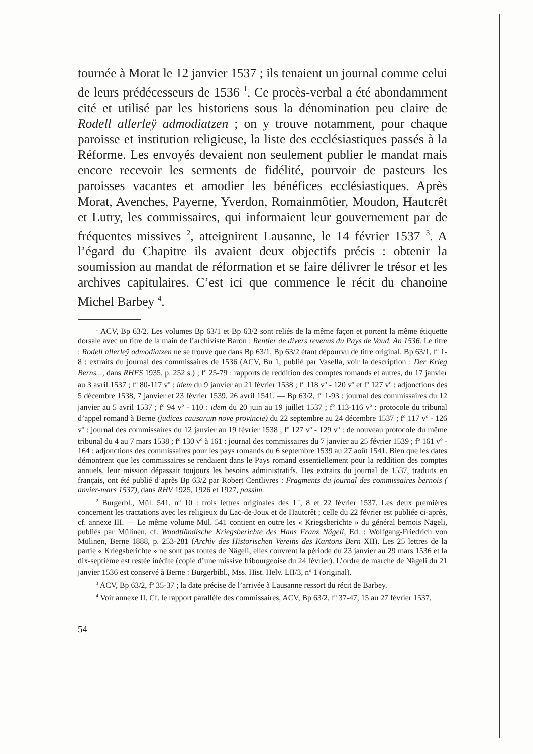tournée à Morat le 12 janvier 1537 ; ils tenaient un journal comme celui de leurs prédécesseurs de 1536 <sup>1</sup>. Ce procès-verbal a été abondamment cité et utilisé par les historiens sous la dénomination peu claire de Rodell allerleÿ admodiatzen ; on y trouve notamment, pour chaque paroisse et institution religieuse, la liste des ecclésiastiques passés à la Réforme. Les envoyés devaient non seulement publier le mandat mais encore recevoir les serments de fidélité, pourvoir de pasteurs les paroisses vacantes et amodier les bénéfices ecclésiastiques. Après Morat, Avenches, Payerne, Yverdon, Romainmôtier, Moudon, Hautcrêt et Lutry, les commissaires, qui informaient leur gouvernement par de fréquentes missives <sup>2</sup>, atteignirent Lausanne, le 14 février 1537 <sup>3</sup>. A l’égard du Chapitre ils avaient deux objectifs précis : obtenir la soumission au mandat de réformation et se faire délivrer le trésor et les archives capitulaires. C’est ici que commence le récit du chanoine Michel Barbey <sup>4</sup>.
<sup>1</sup> ACV, Bp 63/2. Les volumes Bp 63/1 et Bp 63/2 sont reliés de la même façon et portent la même étiquette dorsale avec un titre de la main de l’archiviste Baron : Rentier de divers revenus du Pays de Vaud. An 1536. Le titre : Rodell allerleÿ admodiatzen ne se trouve que dans Bp 63/1, Bp 63/2 étant dépourvu de titre original. Bp 63/1, f<sup>o</sup> 1-8 : extraits du journal des commissaires de 1536 (ACV, Bu 1, publié par Vasella, voir la description : Der Krieg Berns..., dans RHES 1935, p. 252 s.) ; f<sup>o</sup> 25-79 : rapports de reddition des comptes romands et autres, du 17 janvier au 3 avril 1537 ; f<sup>o</sup> 80-117 v<sup>o</sup> : idem du 9 janvier au 21 février 1538 ; f<sup>o</sup> 118 v<sup>o</sup> - 120 v<sup>o</sup> et f<sup>o</sup> 127 v<sup>o</sup> : adjonctions des 5 décembre 1538, 7 janvier et 23 février 1539, 26 avril 1541. — Bp 63/2, f<sup>o</sup> 1-93 : journal des commissaires du 12 janvier au 5 avril 1537 ; f<sup>o</sup> 94 v<sup>o</sup> - 110 : idem du 20 juin au 19 juillet 1537 ; f<sup>o</sup> 113-116 v<sup>o</sup> : protocole du tribunal d’appel romand à Berne (judices causarum nove provincie) du 22 septembre au 24 décembre 1537 ; f<sup>o</sup> 117 v<sup>o</sup> - 126 v<sup>o</sup> : journal des commissaires du 12 janvier au 19 février 1538 ; f<sup>o</sup> 127 v<sup>o</sup> - 129 v<sup>o</sup> : de nouveau protocole du même tribunal du 4 au 7 mars 1538 ; f<sup>o</sup> 130 v<sup>o</sup> à 161 : journal des commissaires du 7 janvier au 25 février 1539 ; f<sup>o</sup> 161 v<sup>o</sup> - 164 : adjonctions des commissaires pour les pays romands du 6 septembre 1539 au 27 août 1541. Bien que les dates démontrent que les commissaires se rendaient dans le Pays romand essentiellement pour la reddition des comptes annuels, leur mission dépassait toujours les besoins administratifs. Des extraits du journal de 1537, traduits en français, ont été publié d’après Bp 63/2 par Robert Centlivres : Fragments du journal des commissaires bernois ( anvier-mars 1537), dans RHV 1925, 1926 et 1927, passim.
<sup>2</sup> Burgerbl., Mül. 541, n<sup>o</sup> 10 : trois lettres originales des 1<sup>er</sup>, 8 et 22 février 1537. Les deux premières concernent les tractations avec les religieux du Lac-de-Joux et de Hautcrêt ; celle du 22 février est publiée ci-après, cf. annexe III. — Le même volume Mül. 541 contient en outre les « Kriegsberichte » du général bernois Nägeli, publiés par Mülinen, cf. Waadtländische Kriegsberichte des Hans Franz Nägeli, Ed. : Wolfgang-Friedrich von Mülinen, Berne 1888, p. 253-281 (Archiv des Historischen Vereins des Kantons Bern XII). Les 25 lettres de la partie « Kriegsberichte » ne sont pas toutes de Nägeli, elles couvrent la période du 23 janvier au 29 mars 1536 et la dix-septième est restée inédite (copie d’une missive fribourgeoise du 24 février). L’ordre de marche de Nägeli du 21 janvier 1536 est conservé à Berne : Burgerbibl., Mss. Hist. Helv. LII/3, n<sup>o</sup> 1 (original).
<sup>3</sup> ACV, Bp 63/2, f<sup>o</sup> 35-37 ; la date précise de l’arrivée à Lausanne ressort du récit de Barbey.
<sup>4</sup> Voir annexe II. Cf. le rapport parallèle des commissaires, ACV, Bp 63/2, f<sup>o</sup> 37-47, 15 au 27 février 1537.
54